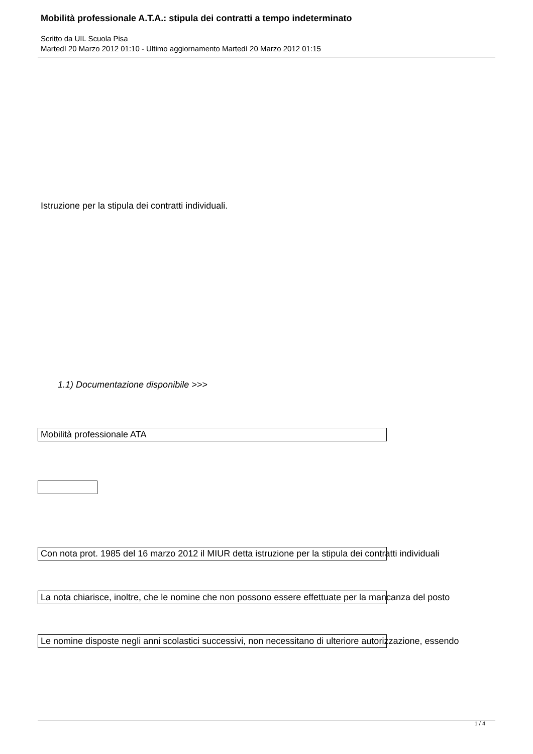Mobilità professionale A.T.A.: stipula dei contratti a tempo indeterminato
Scritto da UIL Scuola Pisa
Martedì 20 Marzo 2012 01:10 - Ultimo aggiornamento Martedì 20 Marzo 2012 01:15
Istruzione per la stipula dei contratti individuali.
1.1) Documentazione disponibile >>>
Mobilità professionale ATA
Con nota prot. 1985 del 16 marzo 2012 il MIUR detta istruzione per la stipula dei contratti individuali
La nota chiarisce, inoltre, che le nomine che non possono essere effettuate per la mancanza del posto
Le nomine disposte negli anni scolastici successivi, non necessitano di ulteriore autorizzazione, essendo
1 / 4